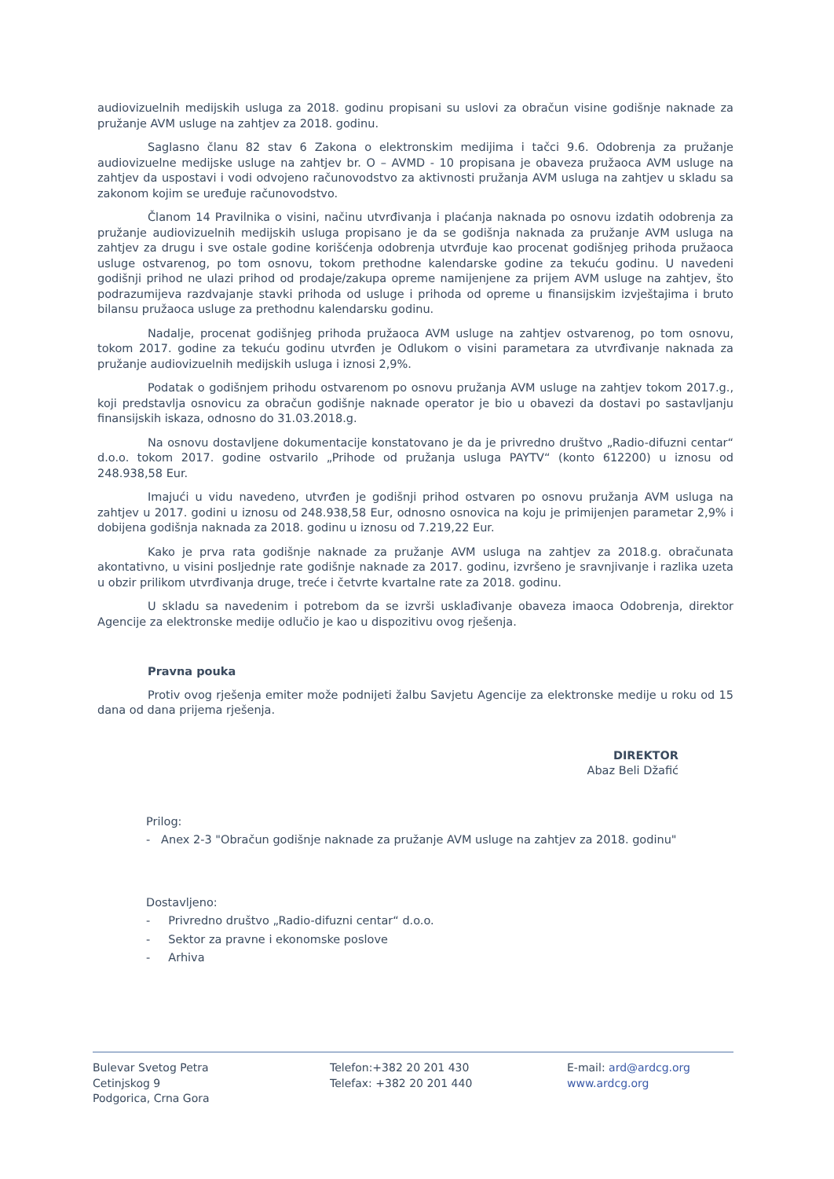audiovizuelnih medijskih usluga za 2018. godinu propisani su uslovi za obračun visine godišnje naknade za pružanje AVM usluge na zahtjev za 2018. godinu.
Saglasno članu 82 stav 6 Zakona o elektronskim medijima i tačci 9.6. Odobrenja za pružanje audiovizuelne medijske usluge na zahtjev br. O – AVMD - 10 propisana je obaveza pružaoca AVM usluge na zahtjev da uspostavi i vodi odvojeno računovodstvo za aktivnosti pružanja AVM usluga na zahtjev u skladu sa zakonom kojim se uređuje računovodstvo.
Članom 14 Pravilnika o visini, načinu utvrđivanja i plaćanja naknada po osnovu izdatih odobrenja za pružanje audiovizuelnih medijskih usluga propisano je da se godišnja naknada za pružanje AVM usluga na zahtjev za drugu i sve ostale godine korišćenja odobrenja utvrđuje kao procenat godišnjeg prihoda pružaoca usluge ostvarenog, po tom osnovu, tokom prethodne kalendarske godine za tekuću godinu. U navedeni godišnji prihod ne ulazi prihod od prodaje/zakupa opreme namijenjene za prijem AVM usluge na zahtjev, što podrazumijeva razdvajanje stavki prihoda od usluge i prihoda od opreme u finansijskim izvještajima i bruto bilansu pružaoca usluge za prethodnu kalendarsku godinu.
Nadalje, procenat godišnjeg prihoda pružaoca AVM usluge na zahtjev ostvarenog, po tom osnovu, tokom 2017. godine za tekuću godinu utvrđen je Odlukom o visini parametara za utvrđivanje naknada za pružanje audiovizuelnih medijskih usluga i iznosi 2,9%.
Podatak o godišnjem prihodu ostvarenom po osnovu pružanja AVM usluge na zahtjev tokom 2017.g., koji predstavlja osnovicu za obračun godišnje naknade operator je bio u obavezi da dostavi po sastavljanju finansijskih iskaza, odnosno do 31.03.2018.g.
Na osnovu dostavljene dokumentacije konstatovano je da je privredno društvo „Radio-difuzni centar“ d.o.o. tokom 2017. godine ostvarilo „Prihode od pružanja usluga PAYTV“ (konto 612200) u iznosu od 248.938,58 Eur.
Imajući u vidu navedeno, utvrđen je godišnji prihod ostvaren po osnovu pružanja AVM usluga na zahtjev u 2017. godini u iznosu od 248.938,58 Eur, odnosno osnovica na koju je primijenjen parametar 2,9% i dobijena godišnja naknada za 2018. godinu u iznosu od 7.219,22 Eur.
Kako je prva rata godišnje naknade za pružanje AVM usluga na zahtjev za 2018.g. obračunata akontativno, u visini posljednje rate godišnje naknade za 2017. godinu, izvršeno je sravnjivanje i razlika uzeta u obzir prilikom utvrđivanja druge, treće i četvrte kvartalne rate za 2018. godinu.
U skladu sa navedenim i potrebom da se izvrši usklađivanje obaveza imaoca Odobrenja, direktor Agencije za elektronske medije odlučio je kao u dispozitivu ovog rješenja.
Pravna pouka
Protiv ovog rješenja emiter može podnijeti žalbu Savjetu Agencije za elektronske medije u roku od 15 dana od dana prijema rješenja.
DIREKTOR
Abaz Beli Džafić
Prilog:
- Anex 2-3 "Obračun godišnje naknade za pružanje AVM usluge na zahtjev za 2018. godinu"
Dostavljeno:
- Privredno društvo „Radio-difuzni centar“ d.o.o.
- Sektor za pravne i ekonomske poslove
- Arhiva
Bulevar Svetog Petra Cetinjskog 9
Podgorica, Crna Gora
Telefon:+382 20 201 430
Telefax: +382 20 201 440
E-mail: ard@ardcg.org
www.ardcg.org